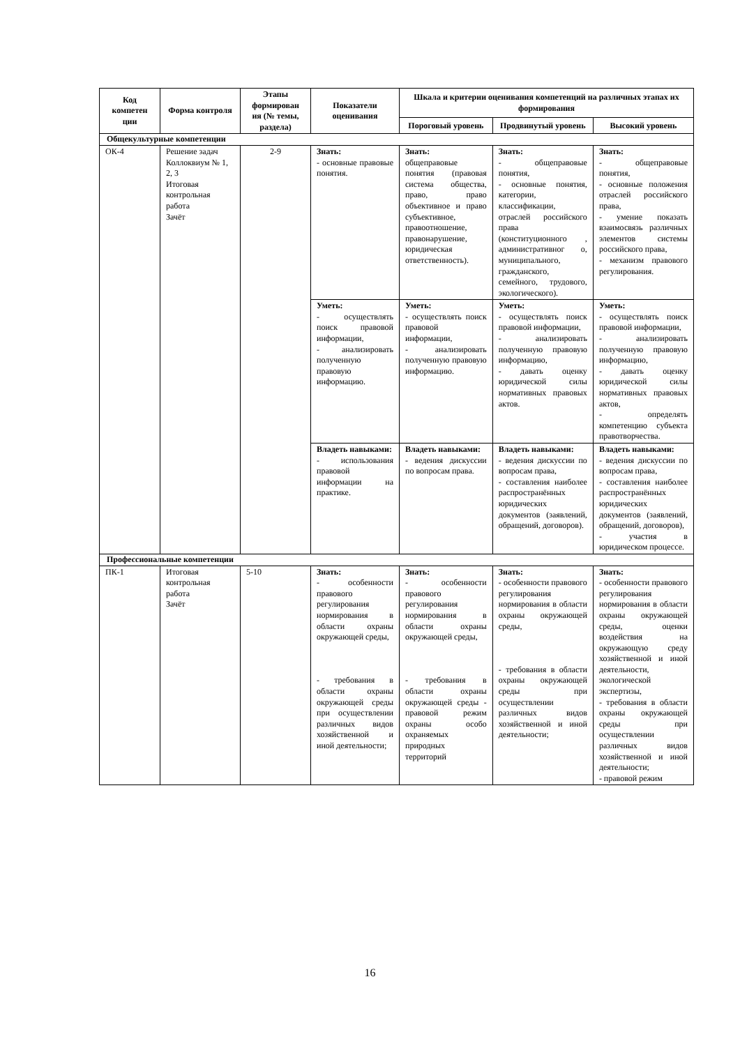| Код компетен ции | Форма контроля | Этапы формирован ия (№ темы, раздела) | Показатели оценивания | Шкала и критерии оценивания компетенций на различных этапах их формирования | | |
| --- | --- | --- | --- | --- | --- | --- |
| | | | | Пороговый уровень | Продвинутый уровень | Высокий уровень |
| Общекультурные компетенции | | | | | | |
| ОК-4 | Решение задач Коллоквиум № 1, 2, 3 Итоговая контрольная работа Зачёт | 2-9 | Знать: - основные правовые понятия. | Знать: общеправовые понятия (правовая система общества, право, право объективное и право субъективное, правоотношение, правонарушение, юридическая ответственность). | Знать: - общеправовые понятия, - основные понятия, категории, классификации, отраслей российского права (конституционного , административног о, муниципального, гражданского, семейного, трудового, экологического). | Знать: - общеправовые понятия, - основные положения отраслей российского права, - умение показать взаимосвязь различных элементов системы российского права, - механизм правового регулирования. |
| | | | Уметь: - осуществлять поиск правовой информации, - анализировать полученную правовую информацию. | Уметь: - осуществлять поиск правовой информации, - анализировать полученную правовую информацию. | Уметь: - осуществлять поиск правовой информации, - анализировать полученную правовую информацию, - давать оценку юридической силы нормативных правовых актов. | Уметь: - осуществлять поиск правовой информации, - анализировать полученную правовую информацию, - давать оценку юридической силы нормативных правовых актов, - определять компетенцию субъекта правотворчества. |
| | | | Владеть навыками: - использования правовой информации на практике. | Владеть навыками: - ведения дискуссии по вопросам права. | Владеть навыками: - ведения дискуссии по вопросам права, - составления наиболее распространённых юридических документов (заявлений, обращений, договоров). | Владеть навыками: - ведения дискуссии по вопросам права, - составления наиболее распространённых юридических документов (заявлений, обращений, договоров), - участия в юридическом процессе. |
| Профессиональные компетенции | | | | | | |
| ПК-1 | Итоговая контрольная работа Зачёт | 5-10 | Знать: - особенности правового регулирования нормирования в области охраны окружающей среды, - требования в области охраны окружающей среды при осуществлении различных видов хозяйственной и иной деятельности; | Знать: - особенности правового регулирования нормирования в области охраны окружающей среды, - требования в области охраны окружающей среды - правовой режим охраны особо охраняемых природных территорий | Знать: - особенности правового регулирования нормирования в области охраны окружающей среды, - требования в области охраны окружающей среды при осуществлении различных видов хозяйственной и иной деятельности; | Знать: - особенности правового регулирования нормирования в области охраны окружающей среды, оценки воздействия на окружающую среду хозяйственной и иной деятельности, экологической экспертизы, - требования в области охраны окружающей среды при осуществлении различных видов хозяйственной и иной деятельности; - правовой режим |
16